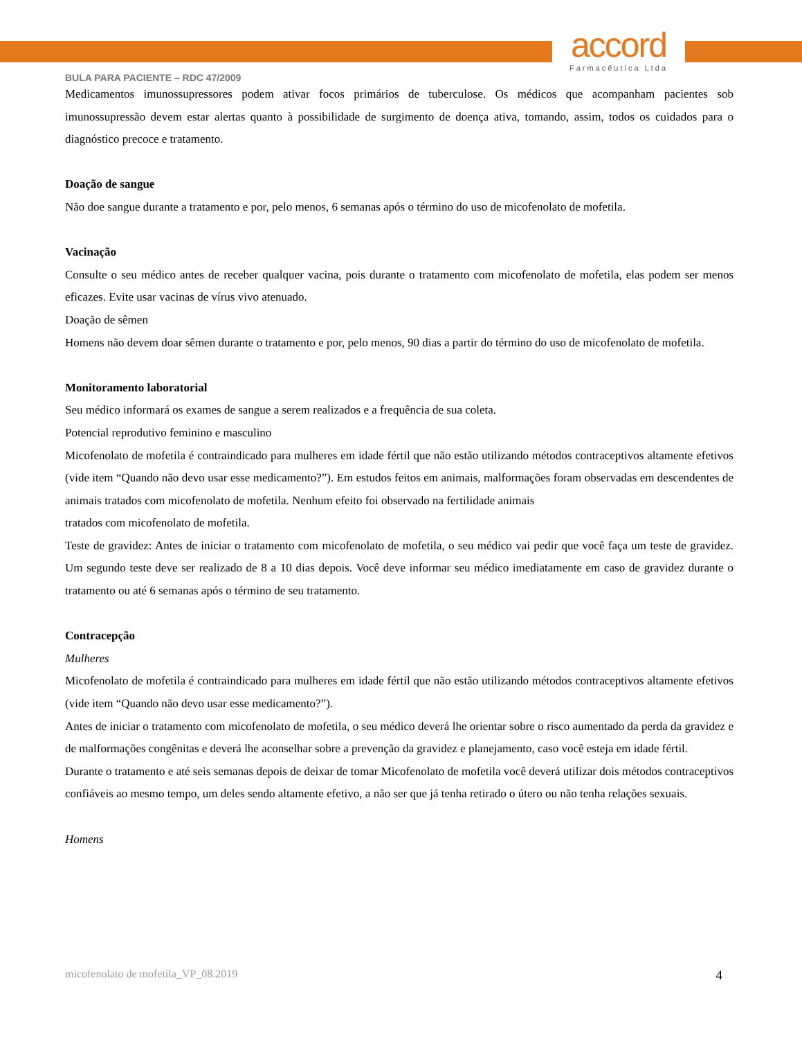accord
Farmacêutica Ltda
BULA PARA PACIENTE – RDC 47/2009
Medicamentos imunossupressores podem ativar focos primários de tuberculose. Os médicos que acompanham pacientes sob imunossupressão devem estar alertas quanto à possibilidade de surgimento de doença ativa, tomando, assim, todos os cuidados para o diagnóstico precoce e tratamento.
Doação de sangue
Não doe sangue durante a tratamento e por, pelo menos, 6 semanas após o término do uso de micofenolato de mofetila.
Vacinação
Consulte o seu médico antes de receber qualquer vacina, pois durante o tratamento com micofenolato de mofetila, elas podem ser menos eficazes. Evite usar vacinas de vírus vivo atenuado.
Doação de sêmen
Homens não devem doar sêmen durante o tratamento e por, pelo menos, 90 dias a partir do término do uso de micofenolato de mofetila.
Monitoramento laboratorial
Seu médico informará os exames de sangue a serem realizados e a frequência de sua coleta.
Potencial reprodutivo feminino e masculino
Micofenolato de mofetila é contraindicado para mulheres em idade fértil que não estão utilizando métodos contraceptivos altamente efetivos (vide item “Quando não devo usar esse medicamento?”). Em estudos feitos em animais, malformações foram observadas em descendentes de animais tratados com micofenolato de mofetila. Nenhum efeito foi observado na fertilidade animais
tratados com micofenolato de mofetila.
Teste de gravidez: Antes de iniciar o tratamento com micofenolato de mofetila, o seu médico vai pedir que você faça um teste de gravidez. Um segundo teste deve ser realizado de 8 a 10 dias depois. Você deve informar seu médico imediatamente em caso de gravidez durante o tratamento ou até 6 semanas após o término de seu tratamento.
Contracepção
Mulheres
Micofenolato de mofetila é contraindicado para mulheres em idade fértil que não estão utilizando métodos contraceptivos altamente efetivos (vide item “Quando não devo usar esse medicamento?”).
Antes de iniciar o tratamento com micofenolato de mofetila, o seu médico deverá lhe orientar sobre o risco aumentado da perda da gravidez e de malformações congênitas e deverá lhe aconselhar sobre a prevenção da gravidez e planejamento, caso você esteja em idade fértil.
Durante o tratamento e até seis semanas depois de deixar de tomar Micofenolato de mofetila você deverá utilizar dois métodos contraceptivos confiáveis ao mesmo tempo, um deles sendo altamente efetivo, a não ser que já tenha retirado o útero ou não tenha relações sexuais.
Homens
micofenolato de mofetila_VP_08.2019 4